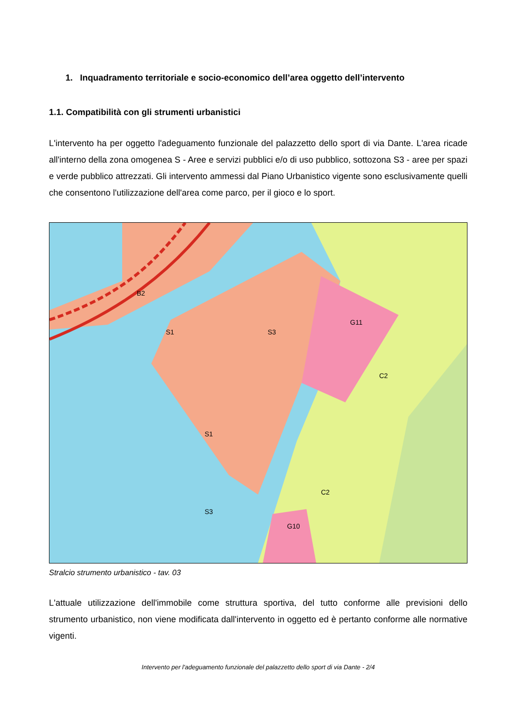1. Inquadramento territoriale e socio-economico dell’area oggetto dell’intervento
1.1. Compatibilità con gli strumenti urbanistici
L'intervento ha per oggetto l'adeguamento funzionale del palazzetto dello sport di via Dante. L'area ricade all'interno della zona omogenea S - Aree e servizi pubblici e/o di uso pubblico, sottozona S3 - aree per spazi e verde pubblico attrezzati. Gli intervento ammessi dal Piano Urbanistico vigente sono esclusivamente quelli che consentono l'utilizzazione dell'area come parco, per il gioco e lo sport.
S3
G11
C2
C2
G10
S3
S1
S1
B2
Stralcio strumento urbanistico - tav. 03
L'attuale utilizzazione dell'immobile come struttura sportiva, del tutto conforme alle previsioni dello strumento urbanistico, non viene modificata dall'intervento in oggetto ed è pertanto conforme alle normative vigenti.
Intervento per l'adeguamento funzionale del palazzetto dello sport di via Dante - 2/4